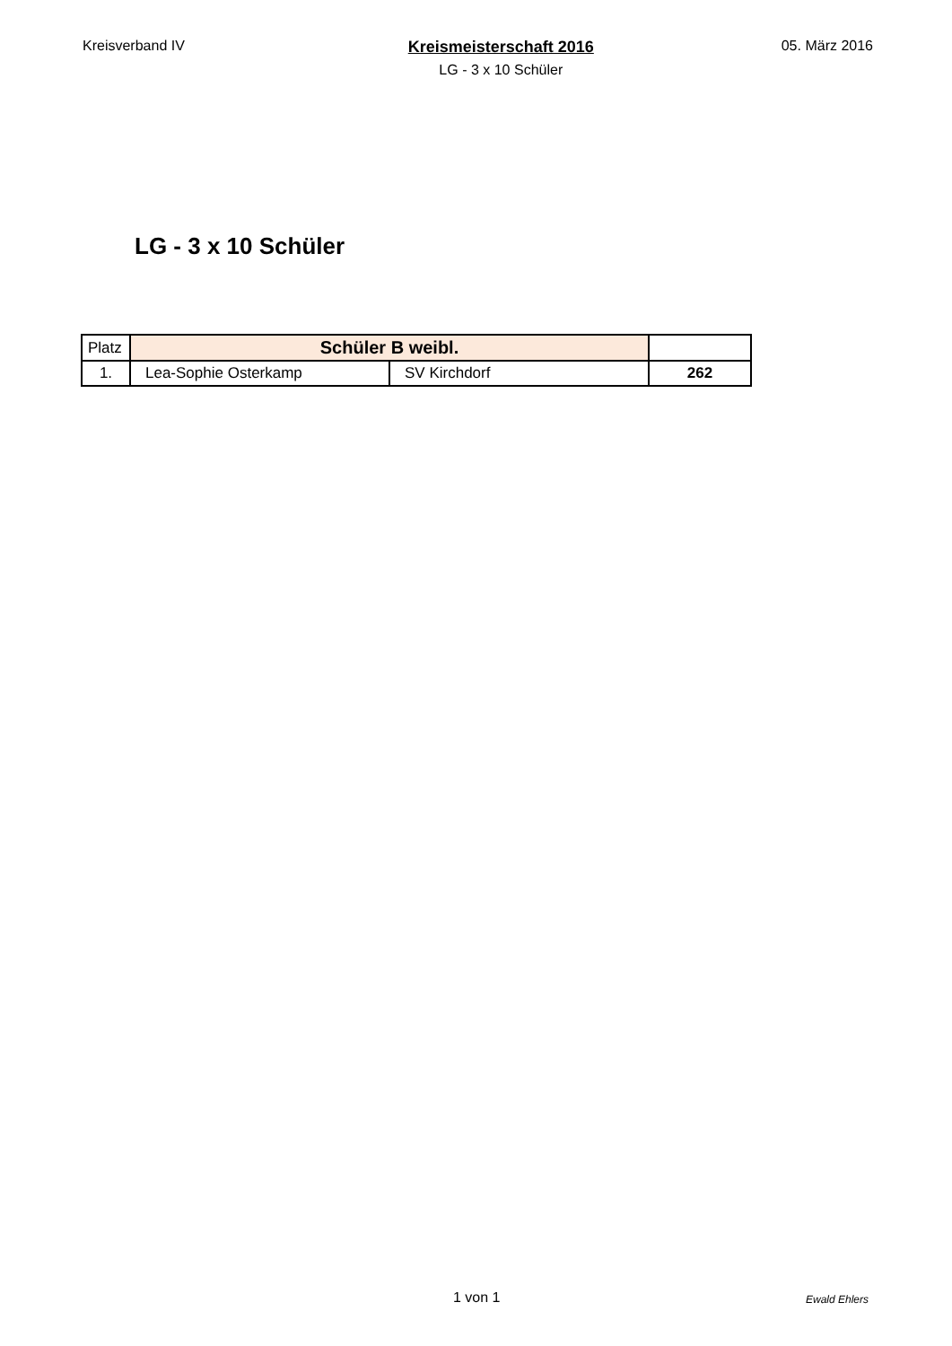Kreisverband IV Kreismeisterschaft 2016
LG - 3 x 10 Schüler
05. März 2016
LG - 3 x 10 Schüler
| Platz | Schüler B weibl. | | |
| 1. | Lea-Sophie Osterkamp | SV Kirchdorf | 262 |
1 von 1 Ewald Ehlers